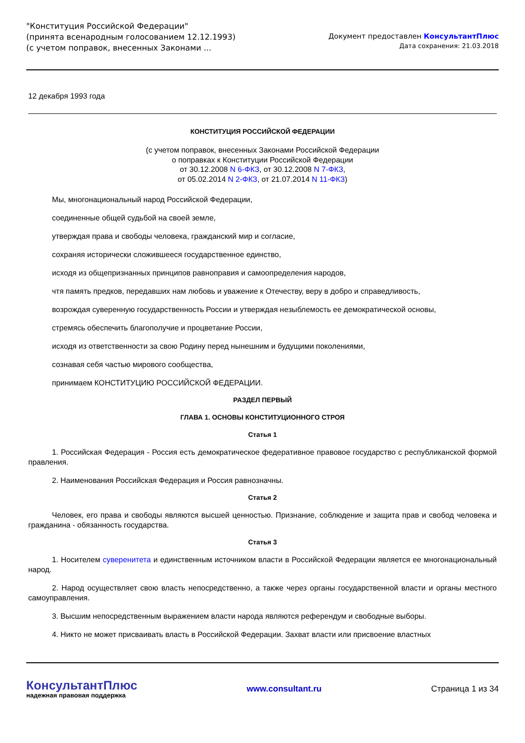"Конституция Российской Федерации"
(принята всенародным голосованием 12.12.1993)
(с учетом поправок, внесенных Законами ...
Документ предоставлен КонсультантПлюс
Дата сохранения: 21.03.2018
12 декабря 1993 года
КОНСТИТУЦИЯ РОССИЙСКОЙ ФЕДЕРАЦИИ
(с учетом поправок, внесенных Законами Российской Федерации
о поправках к Конституции Российской Федерации
от 30.12.2008 N 6-ФКЗ, от 30.12.2008 N 7-ФКЗ,
от 05.02.2014 N 2-ФКЗ, от 21.07.2014 N 11-ФКЗ)
Мы, многонациональный народ Российской Федерации,
соединенные общей судьбой на своей земле,
утверждая права и свободы человека, гражданский мир и согласие,
сохраняя исторически сложившееся государственное единство,
исходя из общепризнанных принципов равноправия и самоопределения народов,
чтя память предков, передавших нам любовь и уважение к Отечеству, веру в добро и справедливость,
возрождая суверенную государственность России и утверждая незыблемость ее демократической основы,
стремясь обеспечить благополучие и процветание России,
исходя из ответственности за свою Родину перед нынешним и будущими поколениями,
сознавая себя частью мирового сообщества,
принимаем КОНСТИТУЦИЮ РОССИЙСКОЙ ФЕДЕРАЦИИ.
РАЗДЕЛ ПЕРВЫЙ
ГЛАВА 1. ОСНОВЫ КОНСТИТУЦИОННОГО СТРОЯ
Статья 1
1. Российская Федерация - Россия есть демократическое федеративное правовое государство с республиканской формой правления.
2. Наименования Российская Федерация и Россия равнозначны.
Статья 2
Человек, его права и свободы являются высшей ценностью. Признание, соблюдение и защита прав и свобод человека и гражданина - обязанность государства.
Статья 3
1. Носителем суверенитета и единственным источником власти в Российской Федерации является ее многонациональный народ.
2. Народ осуществляет свою власть непосредственно, а также через органы государственной власти и органы местного самоуправления.
3. Высшим непосредственным выражением власти народа являются референдум и свободные выборы.
4. Никто не может присваивать власть в Российской Федерации. Захват власти или присвоение властных
КонсультантПлюс
надежная правовая поддержка
www.consultant.ru Страница 1 из 34